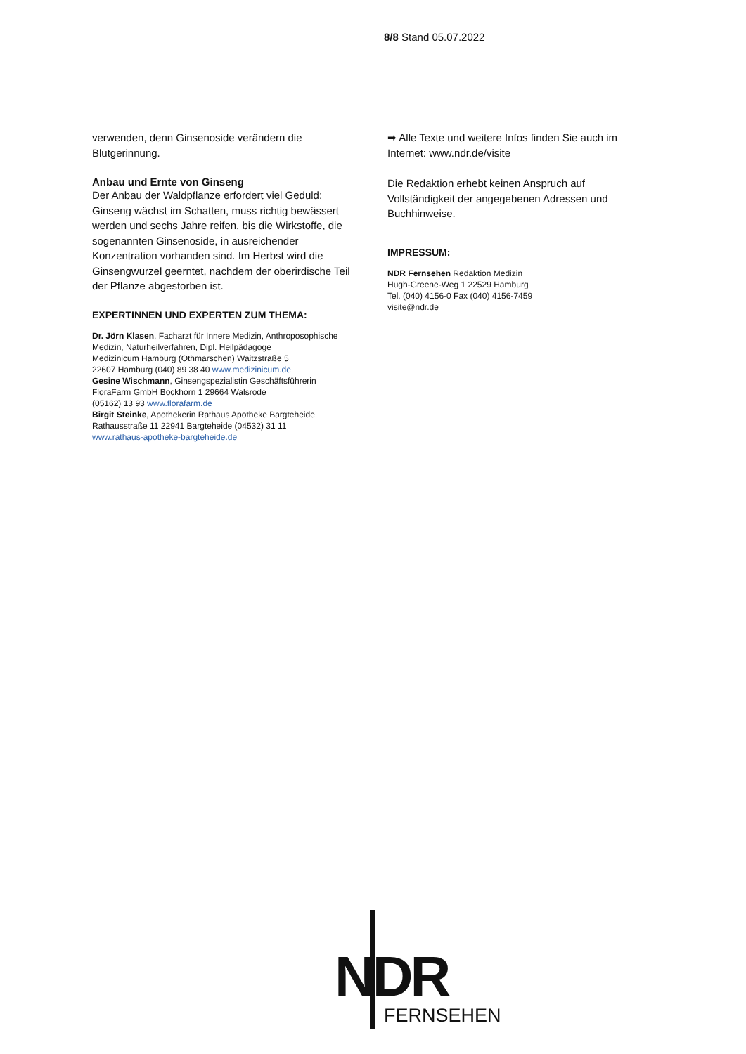8/8 Stand 05.07.2022
verwenden, denn Ginsenoside verändern die Blutgerinnung.
Anbau und Ernte von Ginseng
Der Anbau der Waldpflanze erfordert viel Geduld: Ginseng wächst im Schatten, muss richtig bewässert werden und sechs Jahre reifen, bis die Wirkstoffe, die sogenannten Ginsenoside, in ausreichender Konzentration vorhanden sind. Im Herbst wird die Ginsengwurzel geerntet, nachdem der oberirdische Teil der Pflanze abgestorben ist.
EXPERTINNEN UND EXPERTEN ZUM THEMA:
Dr. Jörn Klasen, Facharzt für Innere Medizin, Anthroposophische Medizin, Naturheilverfahren, Dipl. Heilpädagoge
Medizinicum Hamburg (Othmarschen) Waitzstraße 5
22607 Hamburg (040) 89 38 40 www.medizinicum.de
Gesine Wischmann, Ginsengspezialistin Geschäftsführerin
FloraFarm GmbH Bockhorn 1 29664 Walsrode
(05162) 13 93 www.florafarm.de
Birgit Steinke, Apothekerin Rathaus Apotheke Bargteheide
Rathausstraße 11 22941 Bargteheide (04532) 31 11
www.rathaus-apotheke-bargteheide.de
➡ Alle Texte und weitere Infos finden Sie auch im Internet: www.ndr.de/visite
Die Redaktion erhebt keinen Anspruch auf Vollständigkeit der angegebenen Adressen und Buchhinweise.
IMPRESSUM:
NDR Fernsehen Redaktion Medizin
Hugh-Greene-Weg 1 22529 Hamburg
Tel. (040) 4156-0 Fax (040) 4156-7459
visite@ndr.de
NDR
FERNSEHEN